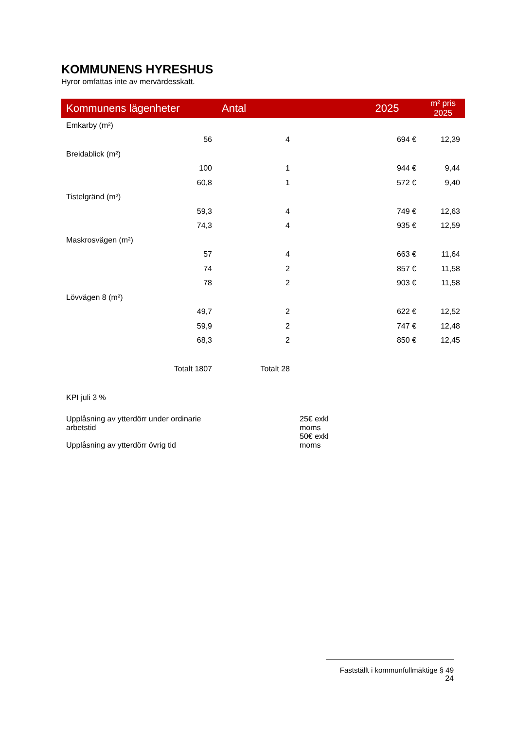KOMMUNENS HYRESHUS
Hyror omfattas inte av mervärdesskatt.
| Kommunens lägenheter | Antal | | 2025 | m² pris 2025 |
| --- | --- | --- | --- | --- |
| Emkarby (m²) | | | | |
| 56 | 4 | | 694 € | 12,39 |
| Breidablick (m²) | | | | |
| 100 | 1 | | 944 € | 9,44 |
| 60,8 | 1 | | 572 € | 9,40 |
| Tistelgränd (m²) | | | | |
| 59,3 | 4 | | 749 € | 12,63 |
| 74,3 | 4 | | 935 € | 12,59 |
| Maskrosvägen (m²) | | | | |
| 57 | 4 | | 663 € | 11,64 |
| 74 | 2 | | 857 € | 11,58 |
| 78 | 2 | | 903 € | 11,58 |
| Lövvägen 8 (m²) | | | | |
| 49,7 | 2 | | 622 € | 12,52 |
| 59,9 | 2 | | 747 € | 12,48 |
| 68,3 | 2 | | 850 € | 12,45 |
| Totalt 1807 | Totalt 28 | | | |
| KPI juli 3 % | | | | |
| Upplåsning av ytterdörr under ordinarie arbetstid | | 25€ exkl moms | | |
| Upplåsning av ytterdörr övrig tid | | 50€ exkl moms | | |
Fastställt i kommunfullmäktige § 49
24